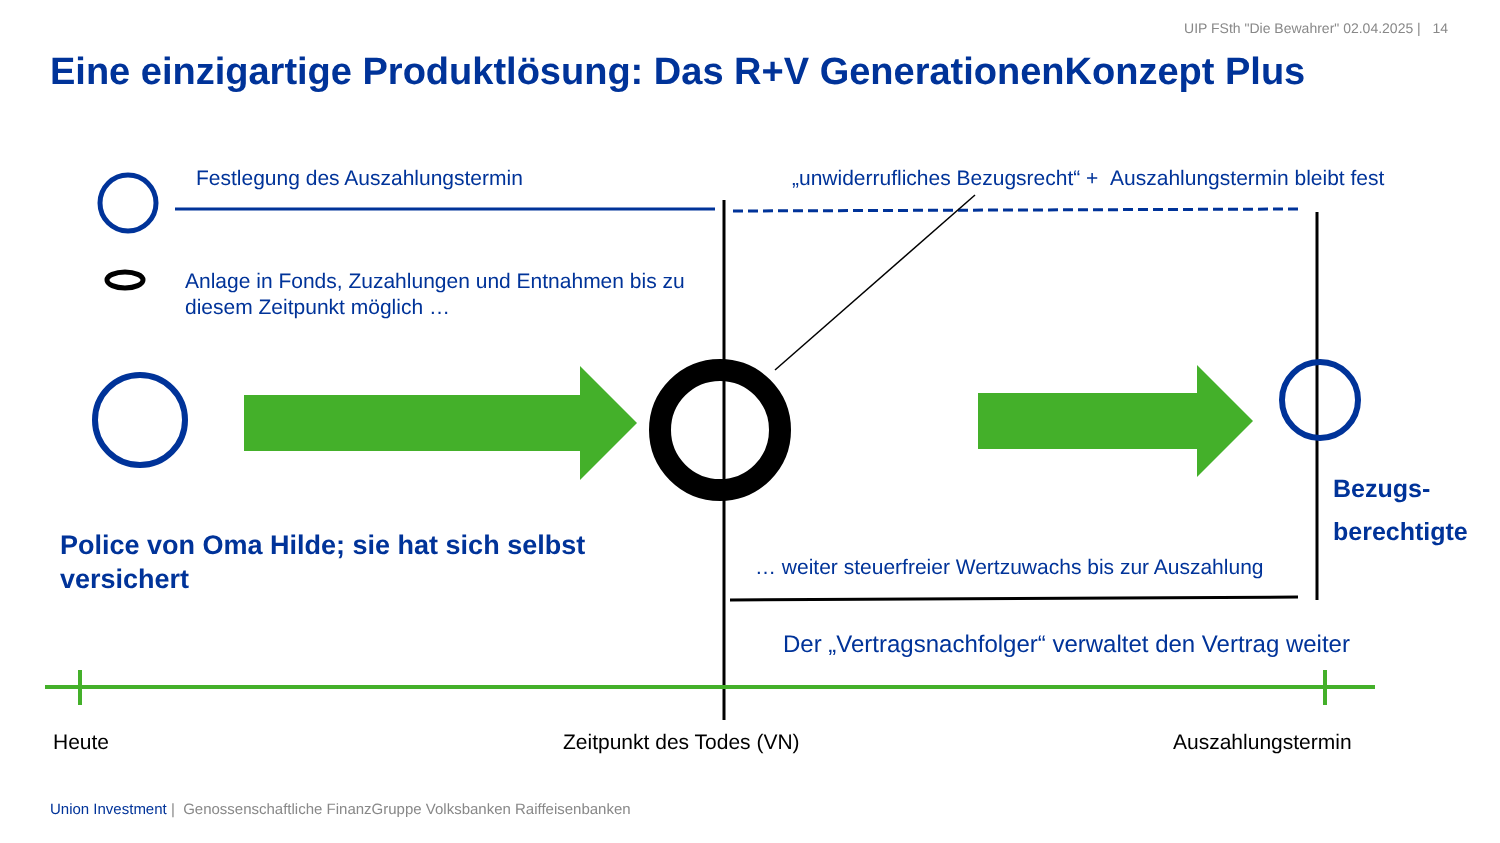UIP FSth "Die Bewahrer" 02.04.2025 | 14
Eine einzigartige Produktlösung: Das R+V GenerationenKonzept Plus
Festlegung des Auszahlungstermin „unwiderrufliches Bezugsrecht“ + Auszahlungstermin bleibt fest
Anlage in Fonds, Zuzahlungen und Entnahmen bis zu
diesem Zeitpunkt möglich …
Bezugs-
berechtigte
Police von Oma Hilde; sie hat sich selbst
versichert
… weiter steuerfreier Wertzuwachs bis zur Auszahlung
Der „Vertragsnachfolger“ verwaltet den Vertrag weiter
Heute Zeitpunkt des Todes (VN) Auszahlungstermin
Union Investment | Genossenschaftliche FinanzGruppe Volksbanken Raiffeisenbanken